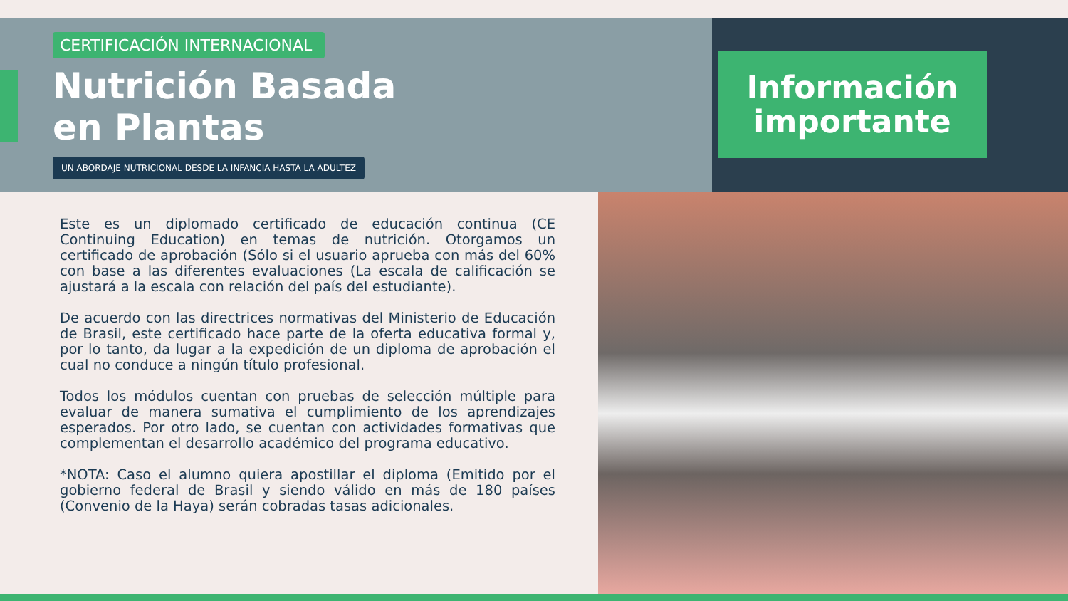CERTIFICACIÓN INTERNACIONAL
Nutrición Basada
en Plantas
UN ABORDAJE NUTRICIONAL DESDE LA INFANCIA HASTA LA ADULTEZ
Información
importante
Este es un diplomado certificado de educación continua (CE Continuing Education) en temas de nutrición. Otorgamos un certificado de aprobación (Sólo si el usuario aprueba con más del 60% con base a las diferentes evaluaciones (La escala de calificación se ajustará a la escala con relación del país del estudiante).
De acuerdo con las directrices normativas del Ministerio de Educación de Brasil, este certificado hace parte de la oferta educativa formal y, por lo tanto, da lugar a la expedición de un diploma de aprobación el cual no conduce a ningún título profesional.
Todos los módulos cuentan con pruebas de selección múltiple para evaluar de manera sumativa el cumplimiento de los aprendizajes esperados. Por otro lado, se cuentan con actividades formativas que complementan el desarrollo académico del programa educativo.
*NOTA: Caso el alumno quiera apostillar el diploma (Emitido por el gobierno federal de Brasil y siendo válido en más de 180 países (Convenio de la Haya) serán cobradas tasas adicionales.